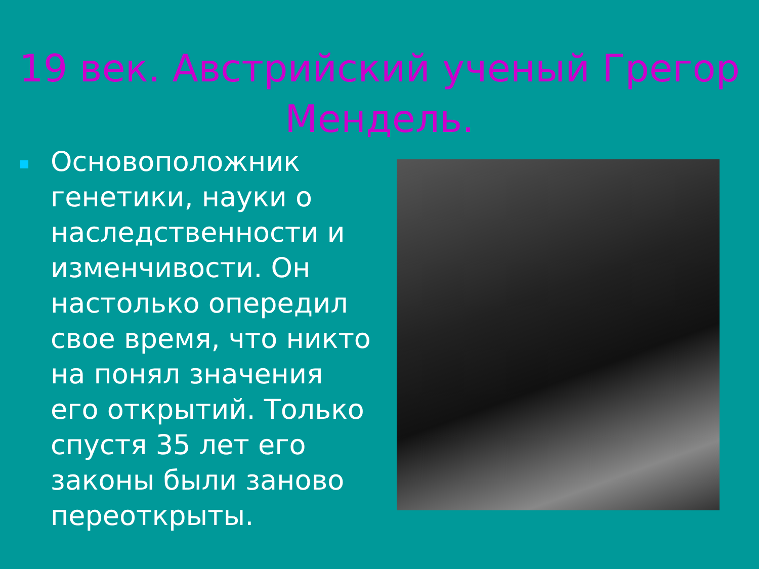19 век. Австрийский ученый Грегор Мендель.
Основоположник генетики, науки о наследственности и изменчивости. Он настолько опередил свое время, что никто на понял значения его открытий. Только спустя 35 лет его законы были заново переоткрыты.